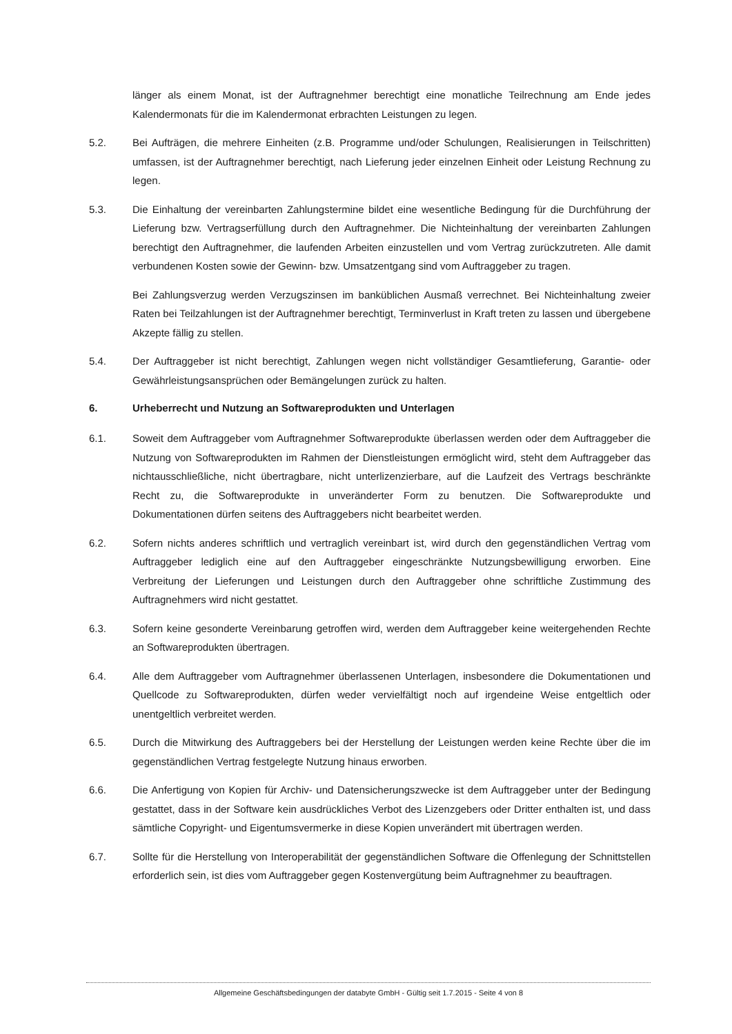länger als einem Monat, ist der Auftragnehmer berechtigt eine monatliche Teilrechnung am Ende jedes Kalendermonats für die im Kalendermonat erbrachten Leistungen zu legen.
5.2. Bei Aufträgen, die mehrere Einheiten (z.B. Programme und/oder Schulungen, Realisierungen in Teilschritten) umfassen, ist der Auftragnehmer berechtigt, nach Lieferung jeder einzelnen Einheit oder Leistung Rechnung zu legen.
5.3. Die Einhaltung der vereinbarten Zahlungstermine bildet eine wesentliche Bedingung für die Durchführung der Lieferung bzw. Vertragserfüllung durch den Auftragnehmer. Die Nichteinhaltung der vereinbarten Zahlungen berechtigt den Auftragnehmer, die laufenden Arbeiten einzustellen und vom Vertrag zurückzutreten. Alle damit verbundenen Kosten sowie der Gewinn- bzw. Umsatzentgang sind vom Auftraggeber zu tragen.
Bei Zahlungsverzug werden Verzugszinsen im banküblichen Ausmaß verrechnet. Bei Nichteinhaltung zweier Raten bei Teilzahlungen ist der Auftragnehmer berechtigt, Terminverlust in Kraft treten zu lassen und übergebene Akzepte fällig zu stellen.
5.4. Der Auftraggeber ist nicht berechtigt, Zahlungen wegen nicht vollständiger Gesamtlieferung, Garantie- oder Gewährleistungsansprüchen oder Bemängelungen zurück zu halten.
6. Urheberrecht und Nutzung an Softwareprodukten und Unterlagen
6.1. Soweit dem Auftraggeber vom Auftragnehmer Softwareprodukte überlassen werden oder dem Auftraggeber die Nutzung von Softwareprodukten im Rahmen der Dienstleistungen ermöglicht wird, steht dem Auftraggeber das nichtausschließliche, nicht übertragbare, nicht unterlizenzierbare, auf die Laufzeit des Vertrags beschränkte Recht zu, die Softwareprodukte in unveränderter Form zu benutzen. Die Softwareprodukte und Dokumentationen dürfen seitens des Auftraggebers nicht bearbeitet werden.
6.2. Sofern nichts anderes schriftlich und vertraglich vereinbart ist, wird durch den gegenständlichen Vertrag vom Auftraggeber lediglich eine auf den Auftraggeber eingeschränkte Nutzungsbewilligung erworben. Eine Verbreitung der Lieferungen und Leistungen durch den Auftraggeber ohne schriftliche Zustimmung des Auftragnehmers wird nicht gestattet.
6.3. Sofern keine gesonderte Vereinbarung getroffen wird, werden dem Auftraggeber keine weitergehenden Rechte an Softwareprodukten übertragen.
6.4. Alle dem Auftraggeber vom Auftragnehmer überlassenen Unterlagen, insbesondere die Dokumentationen und Quellcode zu Softwareprodukten, dürfen weder vervielfältigt noch auf irgendeine Weise entgeltlich oder unentgeltlich verbreitet werden.
6.5. Durch die Mitwirkung des Auftraggebers bei der Herstellung der Leistungen werden keine Rechte über die im gegenständlichen Vertrag festgelegte Nutzung hinaus erworben.
6.6. Die Anfertigung von Kopien für Archiv- und Datensicherungszwecke ist dem Auftraggeber unter der Bedingung gestattet, dass in der Software kein ausdrückliches Verbot des Lizenzgebers oder Dritter enthalten ist, und dass sämtliche Copyright- und Eigentumsvermerke in diese Kopien unverändert mit übertragen werden.
6.7. Sollte für die Herstellung von Interoperabilität der gegenständlichen Software die Offenlegung der Schnittstellen erforderlich sein, ist dies vom Auftraggeber gegen Kostenvergütung beim Auftragnehmer zu beauftragen.
Allgemeine Geschäftsbedingungen der databyte GmbH - Gültig seit 1.7.2015 - Seite 4 von 8